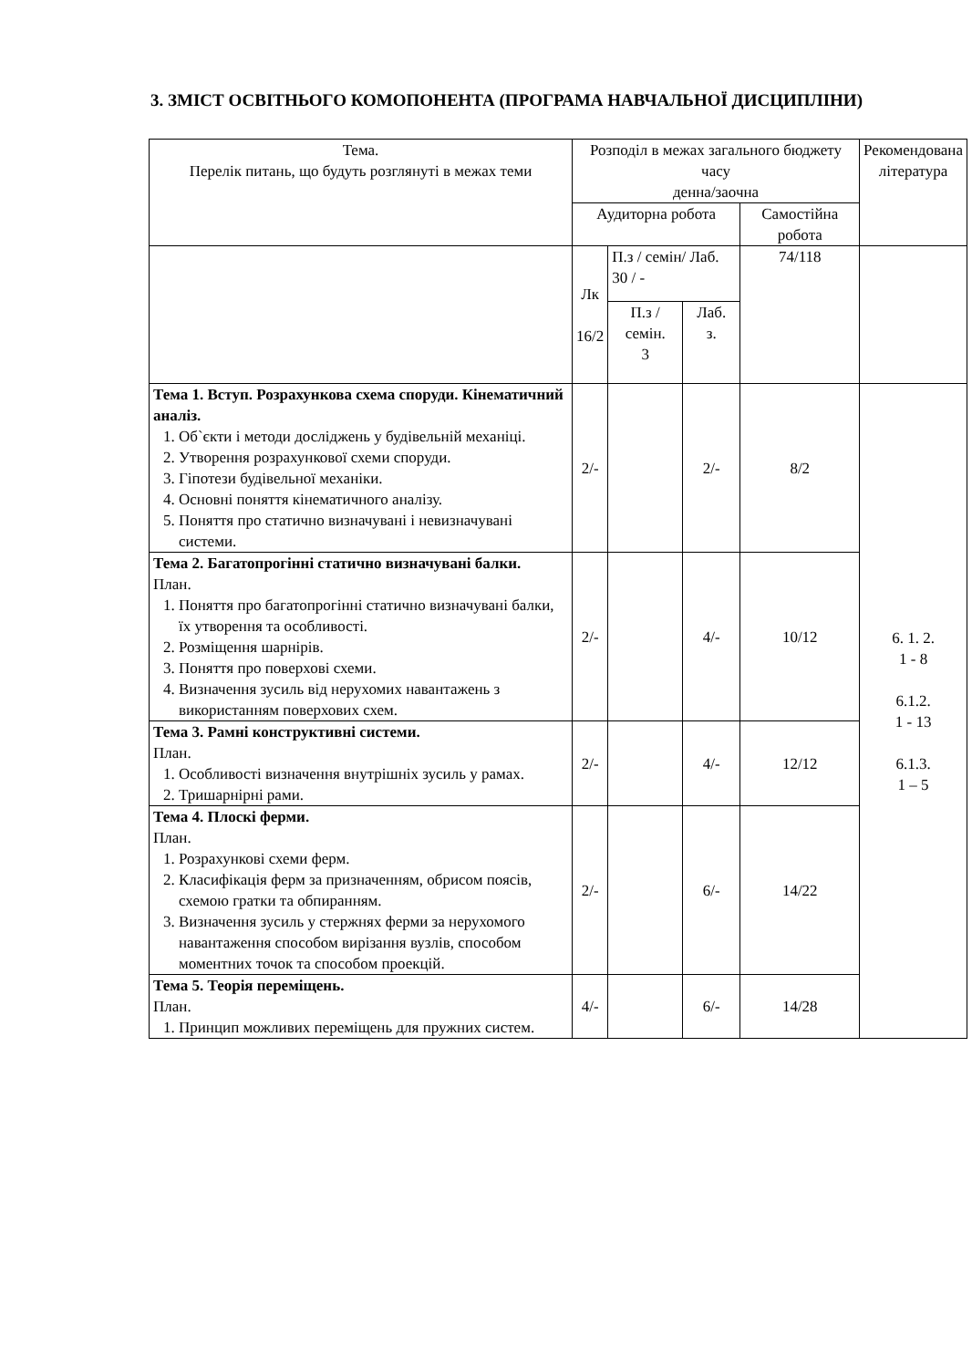3. ЗМІСТ ОСВІТНЬОГО КОМОПОНЕНТА (ПРОГРАМА НАВЧАЛЬНОЇ ДИСЦИПЛІНИ)
| Тема. Перелік питань, що будуть розглянуті в межах теми | Розподіл в межах загального бюджету часу денна/заочна | | | | Рекомендована література |
| --- | --- | --- | --- | --- | --- |
| | Аудиторна робота | | | Самостійна робота | |
| | Лк 16/2 | П.з / семін/ Лаб. 30 / - | | 74/118 | |
| | | П.з / семін. 3 | Лаб. з. | | |
| Тема 1. Вступ. Розрахункова схема споруди. Кінематичний аналіз. 1. Об`єкти і методи досліджень у будівельній механіці. 2. Утворення розрахункової схеми споруди. 3. Гіпотези будівельної механіки. 4. Основні поняття кінематичного аналізу. 5. Поняття про статично визначувані і невизначувані системи. | 2/- | | 2/- | 8/2 | 6. 1. 2. 1 - 8 6.1.2. 1 - 13 6.1.3. 1 – 5 |
| Тема 2. Багатопрогінні статично визначувані балки. План. 1. Поняття про багатопрогінні статично визначувані балки, їх утворення та особливості. 2. Розміщення шарнірів. 3. Поняття про поверхові схеми. 4. Визначення зусиль від нерухомих навантажень з використанням поверхових схем. | 2/- | | 4/- | 10/12 | |
| Тема 3. Рамні конструктивні системи. План. 1. Особливості визначення внутрішніх зусиль у рамах. 2. Тришарнірні рами. | 2/- | | 4/- | 12/12 | |
| Тема 4. Плоскі ферми. План. 1. Розрахункові схеми ферм. 2. Класифікація ферм за призначенням, обрисом поясів, схемою гратки та обпиранням. 3. Визначення зусиль у стержнях ферми за нерухомого навантаження способом вирізання вузлів, способом моментних точок та способом проекцій. | 2/- | | 6/- | 14/22 | |
| Тема 5. Теорія переміщень. План. 1. Принцип можливих переміщень для пружних систем. | 4/- | | 6/- | 14/28 | |